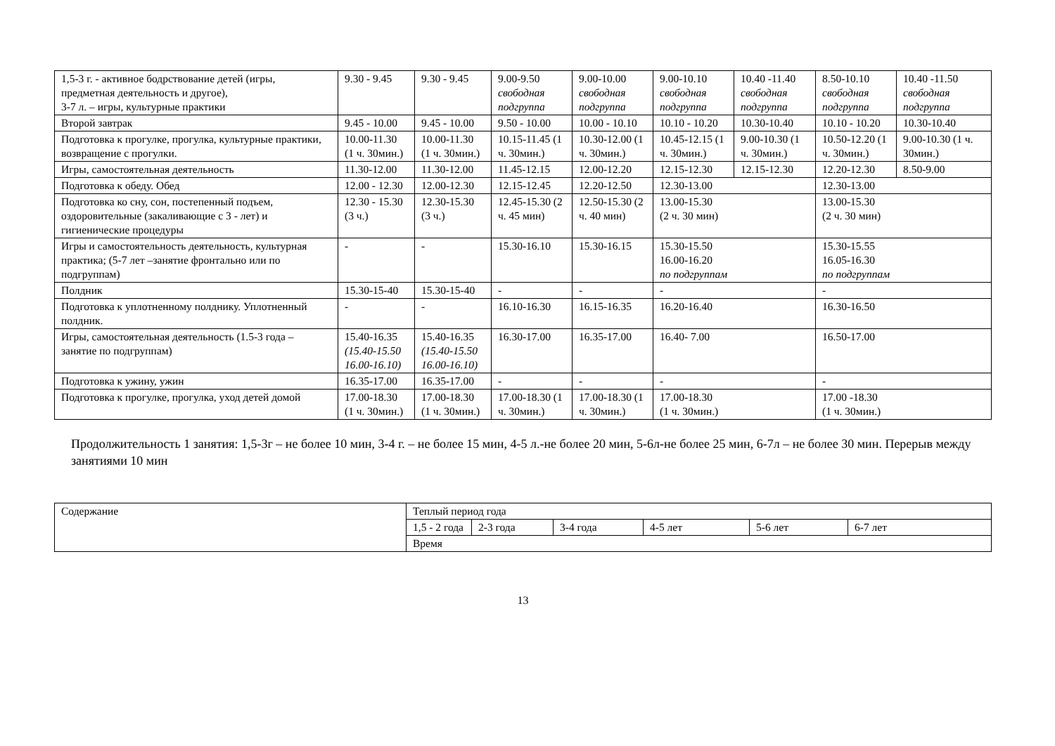| 1,5-3 г. - активное бодрствование детей (игры, предметная деятельность и другое), 3-7 л. – игры, культурные практики | 9.30 - 9.45 | 9.30 - 9.45 | 9.00-9.50 свободная подгруппа | 9.00-10.00 свободная подгруппа | 9.00-10.10 свободная подгруппа | 10.40 -11.40 свободная подгруппа | 8.50-10.10 свободная подгруппа | 10.40 -11.50 свободная подгруппа |
| Второй завтрак | 9.45 - 10.00 | 9.45 - 10.00 | 9.50 - 10.00 | 10.00 - 10.10 | 10.10 - 10.20 | 10.30-10.40 | 10.10 - 10.20 | 10.30-10.40 |
| Подготовка к прогулке, прогулка, культурные практики, возвращение с прогулки. | 10.00-11.30 (1 ч. 30мин.) | 10.00-11.30 (1 ч. 30мин.) | 10.15-11.45 (1 ч. 30мин.) | 10.30-12.00 (1 ч. 30мин.) | 10.45-12.15 (1 ч. 30мин.) | 9.00-10.30 (1 ч. 30мин.) | 10.50-12.20 (1 ч. 30мин.) | 9.00-10.30 (1 ч. 30мин.) |
| Игры, самостоятельная деятельность | 11.30-12.00 | 11.30-12.00 | 11.45-12.15 | 12.00-12.20 | 12.15-12.30 | 12.15-12.30 | 12.20-12.30 | 8.50-9.00 |
| Подготовка к обеду. Обед | 12.00 - 12.30 | 12.00-12.30 | 12.15-12.45 | 12.20-12.50 | 12.30-13.00 | | 12.30-13.00 | |
| Подготовка ко сну, сон, постепенный подъем, оздоровительные (закаливающие с 3 - лет) и гигиенические процедуры | 12.30 - 15.30 (3 ч.) | 12.30-15.30 (3 ч.) | 12.45-15.30 (2 ч. 45 мин) | 12.50-15.30 (2 ч. 40 мин) | 13.00-15.30 (2 ч. 30 мин) | | 13.00-15.30 (2 ч. 30 мин) | |
| Игры и самостоятельность деятельность, культурная практика; (5-7 лет –занятие фронтально или по подгруппам) | - | - | 15.30-16.10 | 15.30-16.15 | 15.30-15.50 16.00-16.20 по подгруппам | | 15.30-15.55 16.05-16.30 по подгруппам | |
| Полдник | 15.30-15-40 | 15.30-15-40 | - | - | - | | - | |
| Подготовка к уплотненному полднику. Уплотненный полдник. | - | - | 16.10-16.30 | 16.15-16.35 | 16.20-16.40 | | 16.30-16.50 | |
| Игры, самостоятельная деятельность (1.5-3 года – занятие по подгруппам) | 15.40-16.35 (15.40-15.50 16.00-16.10) | 15.40-16.35 (15.40-15.50 16.00-16.10) | 16.30-17.00 | 16.35-17.00 | 16.40- 7.00 | | 16.50-17.00 | |
| Подготовка к ужину, ужин | 16.35-17.00 | 16.35-17.00 | - | - | - | | - | |
| Подготовка к прогулке, прогулка, уход детей домой | 17.00-18.30 (1 ч. 30мин.) | 17.00-18.30 (1 ч. 30мин.) | 17.00-18.30 (1 ч. 30мин.) | 17.00-18.30 (1 ч. 30мин.) | 17.00-18.30 (1 ч. 30мин.) | | 17.00 -18.30 (1 ч. 30мин.) | |
Продолжительность 1 занятия: 1,5-3г – не более 10 мин, 3-4 г. – не более 15 мин, 4-5 л.-не более 20 мин, 5-6л-не более 25 мин, 6-7л – не более 30 мин. Перерыв между занятиями 10 мин
| Содержание | Теплый период года | | | | | |
| | 1,5 - 2 года | 2-3 года | 3-4 года | 4-5 лет | 5-6 лет | 6-7 лет |
| | Время | | | | | |
13